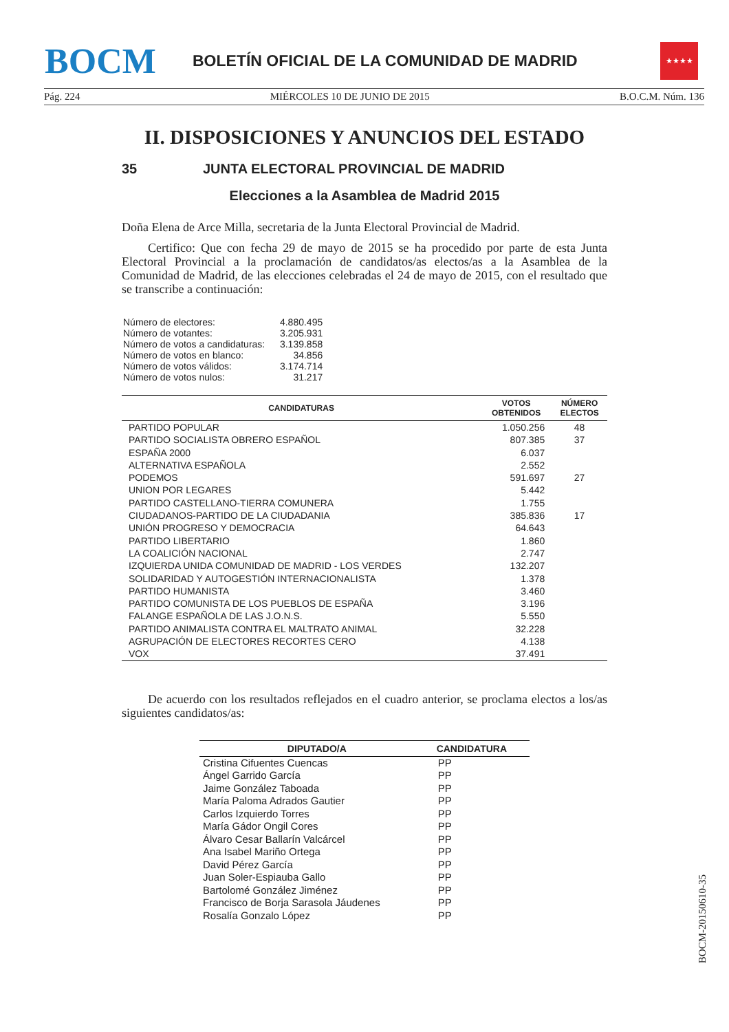BOCM
BOLETÍN OFICIAL DE LA COMUNIDAD DE MADRID
★★★★
Pág. 224 MIÉRCOLES 10 DE JUNIO DE 2015 B.O.C.M. Núm. 136
II. DISPOSICIONES Y ANUNCIOS DEL ESTADO
35 JUNTA ELECTORAL PROVINCIAL DE MADRID
Elecciones a la Asamblea de Madrid 2015
Doña Elena de Arce Milla, secretaria de la Junta Electoral Provincial de Madrid.
Certifico: Que con fecha 29 de mayo de 2015 se ha procedido por parte de esta Junta Electoral Provincial a la proclamación de candidatos/as electos/as a la Asamblea de la Comunidad de Madrid, de las elecciones celebradas el 24 de mayo de 2015, con el resultado que se transcribe a continuación:
| Número de electores: | 4.880.495 |
| Número de votantes: | 3.205.931 |
| Número de votos a candidaturas: | 3.139.858 |
| Número de votos en blanco: | 34.856 |
| Número de votos válidos: | 3.174.714 |
| Número de votos nulos: | 31.217 |
| CANDIDATURAS | VOTOS OBTENIDOS | NÚMERO ELECTOS |
| --- | --- | --- |
| PARTIDO POPULAR | 1.050.256 | 48 |
| PARTIDO SOCIALISTA OBRERO ESPAÑOL | 807.385 | 37 |
| ESPAÑA 2000 | 6.037 | |
| ALTERNATIVA ESPAÑOLA | 2.552 | |
| PODEMOS | 591.697 | 27 |
| UNION POR LEGARES | 5.442 | |
| PARTIDO CASTELLANO-TIERRA COMUNERA | 1.755 | |
| CIUDADANOS-PARTIDO DE LA CIUDADANIA | 385.836 | 17 |
| UNIÓN PROGRESO Y DEMOCRACIA | 64.643 | |
| PARTIDO LIBERTARIO | 1.860 | |
| LA COALICIÓN NACIONAL | 2.747 | |
| IZQUIERDA UNIDA COMUNIDAD DE MADRID - LOS VERDES | 132.207 | |
| SOLIDARIDAD Y AUTOGESTIÓN INTERNACIONALISTA | 1.378 | |
| PARTIDO HUMANISTA | 3.460 | |
| PARTIDO COMUNISTA DE LOS PUEBLOS DE ESPAÑA | 3.196 | |
| FALANGE ESPAÑOLA DE LAS J.O.N.S. | 5.550 | |
| PARTIDO ANIMALISTA CONTRA EL MALTRATO ANIMAL | 32.228 | |
| AGRUPACIÓN DE ELECTORES RECORTES CERO | 4.138 | |
| VOX | 37.491 | |
De acuerdo con los resultados reflejados en el cuadro anterior, se proclama electos a los/as siguientes candidatos/as:
| DIPUTADO/A | CANDIDATURA |
| --- | --- |
| Cristina Cifuentes Cuencas | PP |
| Ángel Garrido García | PP |
| Jaime González Taboada | PP |
| María Paloma Adrados Gautier | PP |
| Carlos Izquierdo Torres | PP |
| María Gádor Ongil Cores | PP |
| Álvaro Cesar Ballarín Valcárcel | PP |
| Ana Isabel Mariño Ortega | PP |
| David Pérez García | PP |
| Juan Soler-Espiauba Gallo | PP |
| Bartolomé González Jiménez | PP |
| Francisco de Borja Sarasola Jáudenes | PP |
| Rosalía Gonzalo López | PP |
BOCM-20150610-35